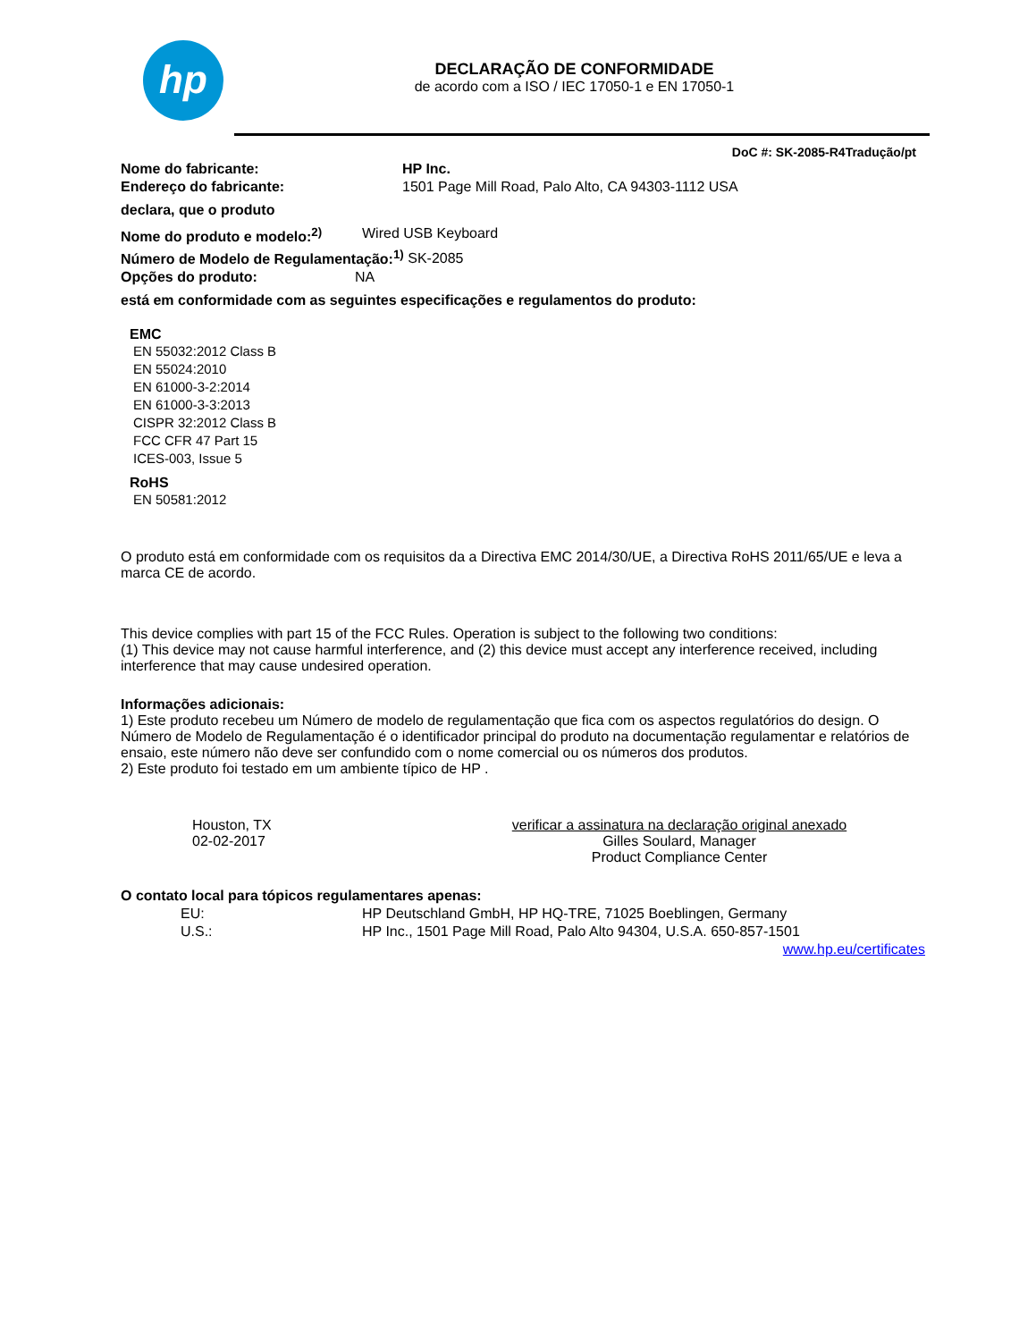hp
DECLARAÇÃO DE CONFORMIDADE
de acordo com a ISO / IEC 17050-1 e EN 17050-1
DoC #: SK-2085-R4Tradução/pt
Nome do fabricante: HP Inc.
Endereço do fabricante: 1501 Page Mill Road, Palo Alto, CA 94303-1112 USA
declara, que o produto
Nome do produto e modelo:<sup>2)</sup> Wired USB Keyboard
Número de Modelo de Regulamentação:<sup>1)</sup> SK-2085
Opções do produto: NA
está em conformidade com as seguintes especificações e regulamentos do produto:
EMC
EN 55032:2012 Class B
EN 55024:2010
EN 61000-3-2:2014
EN 61000-3-3:2013
CISPR 32:2012 Class B
FCC CFR 47 Part 15
ICES-003, Issue 5
RoHS
EN 50581:2012
O produto está em conformidade com os requisitos da a Directiva EMC 2014/30/UE, a Directiva RoHS 2011/65/UE e leva a marca CE de acordo.
This device complies with part 15 of the FCC Rules. Operation is subject to the following two conditions:
(1) This device may not cause harmful interference, and (2) this device must accept any interference received, including interference that may cause undesired operation.
Informações adicionais:
1) Este produto recebeu um Número de modelo de regulamentação que fica com os aspectos regulatórios do design. O Número de Modelo de Regulamentação é o identificador principal do produto na documentação regulamentar e relatórios de ensaio, este número não deve ser confundido com o nome comercial ou os números dos produtos.
2) Este produto foi testado em um ambiente típico de HP .
Houston, TX
02-02-2017
verificar a assinatura na declaração original anexado
Gilles Soulard, Manager
Product Compliance Center
O contato local para tópicos regulamentares apenas:
EU: HP Deutschland GmbH, HP HQ-TRE, 71025 Boeblingen, Germany
U.S.: HP Inc., 1501 Page Mill Road, Palo Alto 94304, U.S.A. 650-857-1501
www.hp.eu/certificates